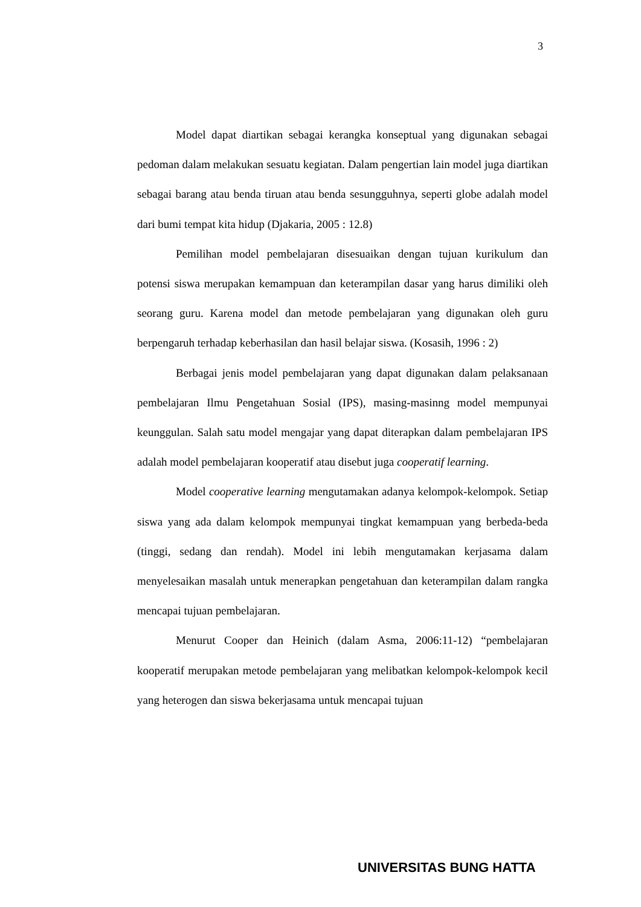3
Model dapat diartikan sebagai kerangka konseptual yang digunakan sebagai pedoman dalam melakukan sesuatu kegiatan. Dalam pengertian lain model juga diartikan sebagai barang atau benda tiruan atau benda sesungguhnya, seperti globe adalah model dari bumi tempat kita hidup (Djakaria, 2005 : 12.8)
Pemilihan model pembelajaran disesuaikan dengan tujuan kurikulum dan potensi siswa merupakan kemampuan dan keterampilan dasar yang harus dimiliki oleh seorang guru. Karena model dan metode pembelajaran yang digunakan oleh guru berpengaruh terhadap keberhasilan dan hasil belajar siswa. (Kosasih, 1996 : 2)
Berbagai jenis model pembelajaran yang dapat digunakan dalam pelaksanaan pembelajaran Ilmu Pengetahuan Sosial (IPS), masing-masinng model mempunyai keunggulan. Salah satu model mengajar yang dapat diterapkan dalam pembelajaran IPS adalah model pembelajaran kooperatif atau disebut juga cooperatif learning.
Model cooperative learning mengutamakan adanya kelompok-kelompok. Setiap siswa yang ada dalam kelompok mempunyai tingkat kemampuan yang berbeda-beda (tinggi, sedang dan rendah). Model ini lebih mengutamakan kerjasama dalam menyelesaikan masalah untuk menerapkan pengetahuan dan keterampilan dalam rangka mencapai tujuan pembelajaran.
Menurut Cooper dan Heinich (dalam Asma, 2006:11-12) “pembelajaran kooperatif merupakan metode pembelajaran yang melibatkan kelompok-kelompok kecil yang heterogen dan siswa bekerjasama untuk mencapai tujuan
UNIVERSITAS BUNG HATTA